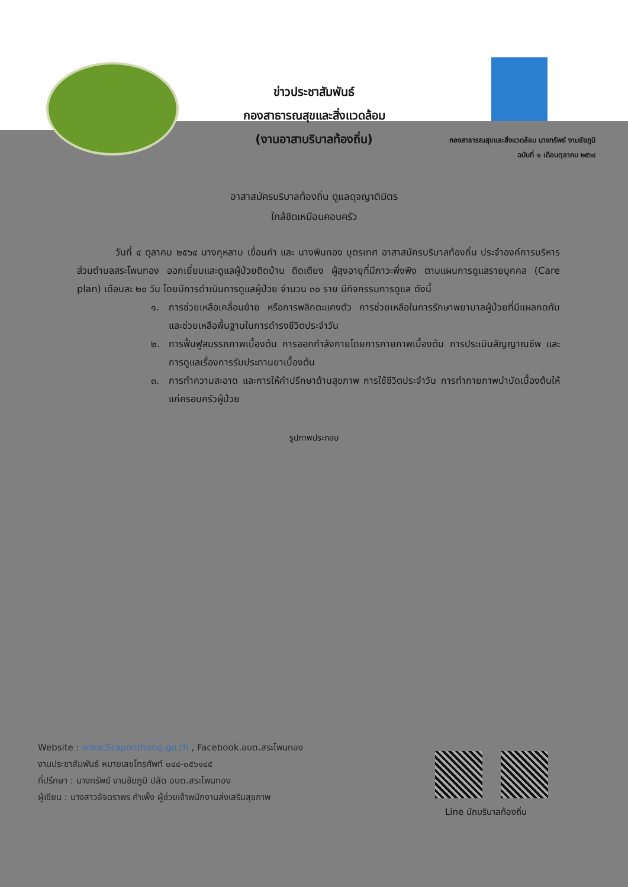ข่าวประชาสัมพันธ์
กองสาธารณสุขและสิ่งแวดล้อม
(งานอาสาบริบาลท้องถิ่น)
กองสาธารณสุขและสิ่งแวดล้อม นางทรัพย์ งามชัยภูมิ
ฉบับที่ ๑ เดือนตุลาคม ๒๕๖๔
อาสาสมัครบริบาลท้องถิ่น ดูแลดุจญาติมิตร
ใกล้ชิดเหมือนคอบครัว
วันที่ ๔ ตุลาคม ๒๕๖๔ นางกุหลาบ เขื่อนคำ และ นางพินทอง บุตรเทศ อาสาสมัครบริบาลท้องถิ่น ประจำองค์การบริหารส่วนตำบลสระโพนทอง ออกเยี่ยมและดูแลผู้ป่วยติดบ้าน ติดเตียง ผู้สุงอายุที่มีภาวะพึ่งพิง ตามแผนการดูแลรายบุคคล (Care plan) เดือนละ ๒๐ วัน โดยมีการดำเนินการดูแลผู้ป่วย จำนวน ๓๐ ราย มีกิจกรรมการดูแล ดังนี้
๑. การช่วยเหลือเคลื่อนย้าย หรือการพลิกตะแคงตัว การช่วยเหลือในการรักษาพยาบาลผู้ป่วยที่มีแผลกดทับ และช่วยเหลือพื้นฐานในการดำรงชีวิตประจำวัน
๒. การฟื้นฟูสมรรถภาพเบื้องต้น การออกกำลังกายโดยการกายภาพเบื้องต้น การประเมินสัญญาณชีพ และการดูแลเรื่องการรับประทานยาเบื้องต้น
๓. การทำความสะอาด และการให้คำปรึกษาด้านสุขภาพ การใช้ชีวิตประจำวัน การทำกายภาพบำบัดเบื้องต้นให้แก่ครอบครัวผู้ป่วย
รูปภาพประกอบ
Website : www.Sraponthong.go.th , Facebook.อบต.สระโพนทอง
งานประชาสัมพันธ์ หมายเลขโทรศัพท์ ๐๔๔-๐๕๖๑๔๕
ที่ปรึกษา : นางทรัพย์ งามชัยภูมิ ปลัด อบต.สระโพนทอง
ผู้เขียน : นางสาวอัจฉราพร คำเพ็ง ผู้ช่วยเจ้าพนักงานส่งเสริมสุขภาพ
Line นักบริบาลท้องถิ่น